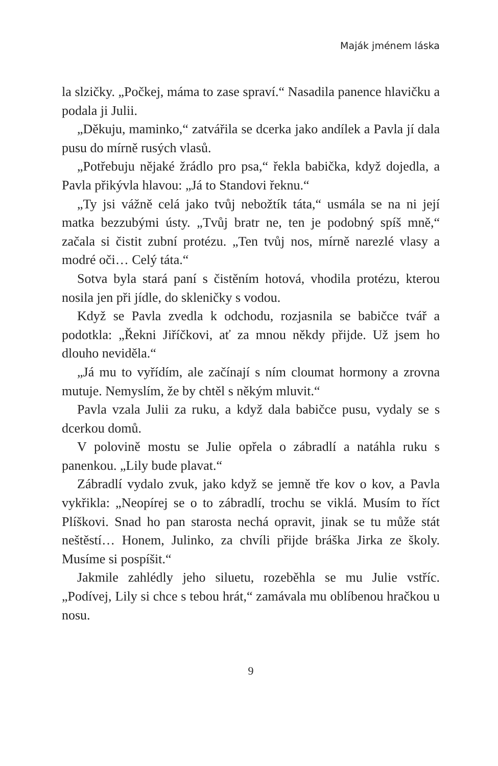Maják jménem láska
la slzičky. „Počkej, máma to zase spraví.“ Nasadila panence hlavičku a podala ji Julii.
„Děkuju, maminko,“ zatvářila se dcerka jako andílek a Pavla jí dala pusu do mírně rusých vlasů.
„Potřebuju nějaké žrádlo pro psa,“ řekla babička, když dojedla, a Pavla přikývla hlavou: „Já to Standovi řeknu.“
„Ty jsi vážně celá jako tvůj nebožtík táta,“ usmála se na ni její matka bezzubými ústy. „Tvůj bratr ne, ten je podobný spíš mně,“ začala si čistit zubní protézu. „Ten tvůj nos, mírně narezlé vlasy a modré oči… Celý táta.“
Sotva byla stará paní s čistěním hotová, vhodila protézu, kterou nosila jen při jídle, do skleničky s vodou.
Když se Pavla zvedla k odchodu, rozjasnila se babičce tvář a podotkla: „Řekni Jiříčkovi, ať za mnou někdy přijde. Už jsem ho dlouho neviděla.“
„Já mu to vyřídím, ale začínají s ním cloumat hormony a zrovna mutuje. Nemyslím, že by chtěl s někým mluvit.“
Pavla vzala Julii za ruku, a když dala babičce pusu, vydaly se s dcerkou domů.
V polovině mostu se Julie opřela o zábradlí a natáhla ruku s panenkou. „Lily bude plavat.“
Zábradlí vydalo zvuk, jako když se jemně tře kov o kov, a Pavla vykřikla: „Neopírej se o to zábradlí, trochu se viklá. Musím to říct Plíškovi. Snad ho pan starosta nechá opravit, jinak se tu může stát neštěstí… Honem, Julinko, za chvíli přijde bráška Jirka ze školy. Musíme si pospíšit.“
Jakmile zahlédly jeho siluetu, rozeběhla se mu Julie vstříc. „Podívej, Lily si chce s tebou hrát,“ zamávala mu oblíbenou hračkou u nosu.
9